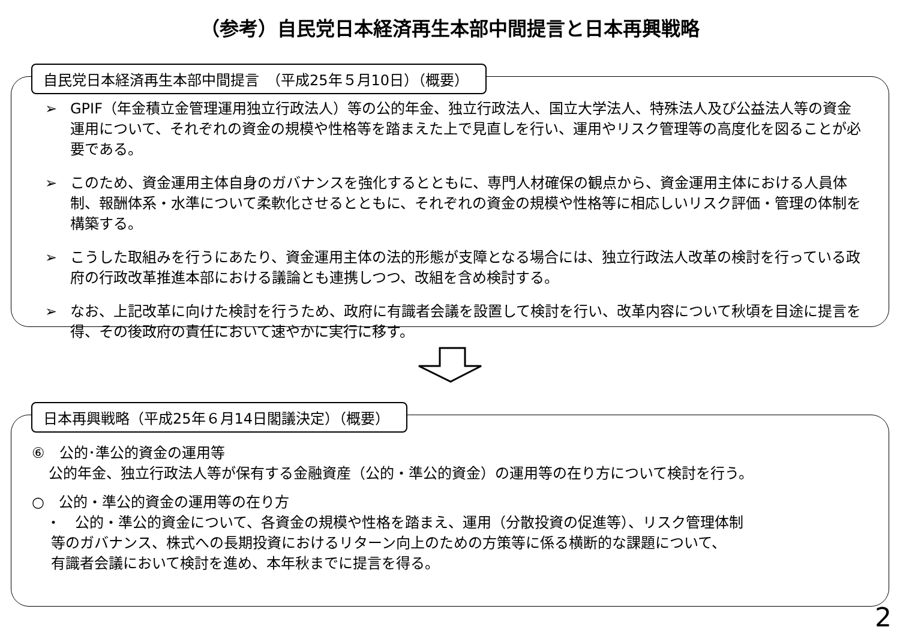（参考）自民党日本経済再生本部中間提言と日本再興戦略
自民党日本経済再生本部中間提言　（平成25年５月10日）（概要）
➢ GPIF（年金積立金管理運用独立行政法人）等の公的年金、独立行政法人、国立大学法人、特殊法人及び公益法人等の資金運用について、それぞれの資金の規模や性格等を踏まえた上で見直しを行い、運用やリスク管理等の高度化を図ることが必要である。
➢ このため、資金運用主体自身のガバナンスを強化するとともに、専門人材確保の観点から、資金運用主体における人員体制、報酬体系・水準について柔軟化させるとともに、それぞれの資金の規模や性格等に相応しいリスク評価・管理の体制を構築する。
➢ こうした取組みを行うにあたり、資金運用主体の法的形態が支障となる場合には、独立行政法人改革の検討を行っている政府の行政改革推進本部における議論とも連携しつつ、改組を含め検討する。
➢ なお、上記改革に向けた検討を行うため、政府に有識者会議を設置して検討を行い、改革内容について秋頃を目途に提言を得、その後政府の責任において速やかに実行に移す。
日本再興戦略（平成25年６月14日閣議決定）（概要）
⑥　公的･準公的資金の運用等
公的年金、独立行政法人等が保有する金融資産（公的・準公的資金）の運用等の在り方について検討を行う。
○　公的・準公的資金の運用等の在り方
・　公的・準公的資金について、各資金の規模や性格を踏まえ、運用（分散投資の促進等）、リスク管理体制
等のガバナンス、株式への長期投資におけるリターン向上のための方策等に係る横断的な課題について、
有識者会議において検討を進め、本年秋までに提言を得る。
2